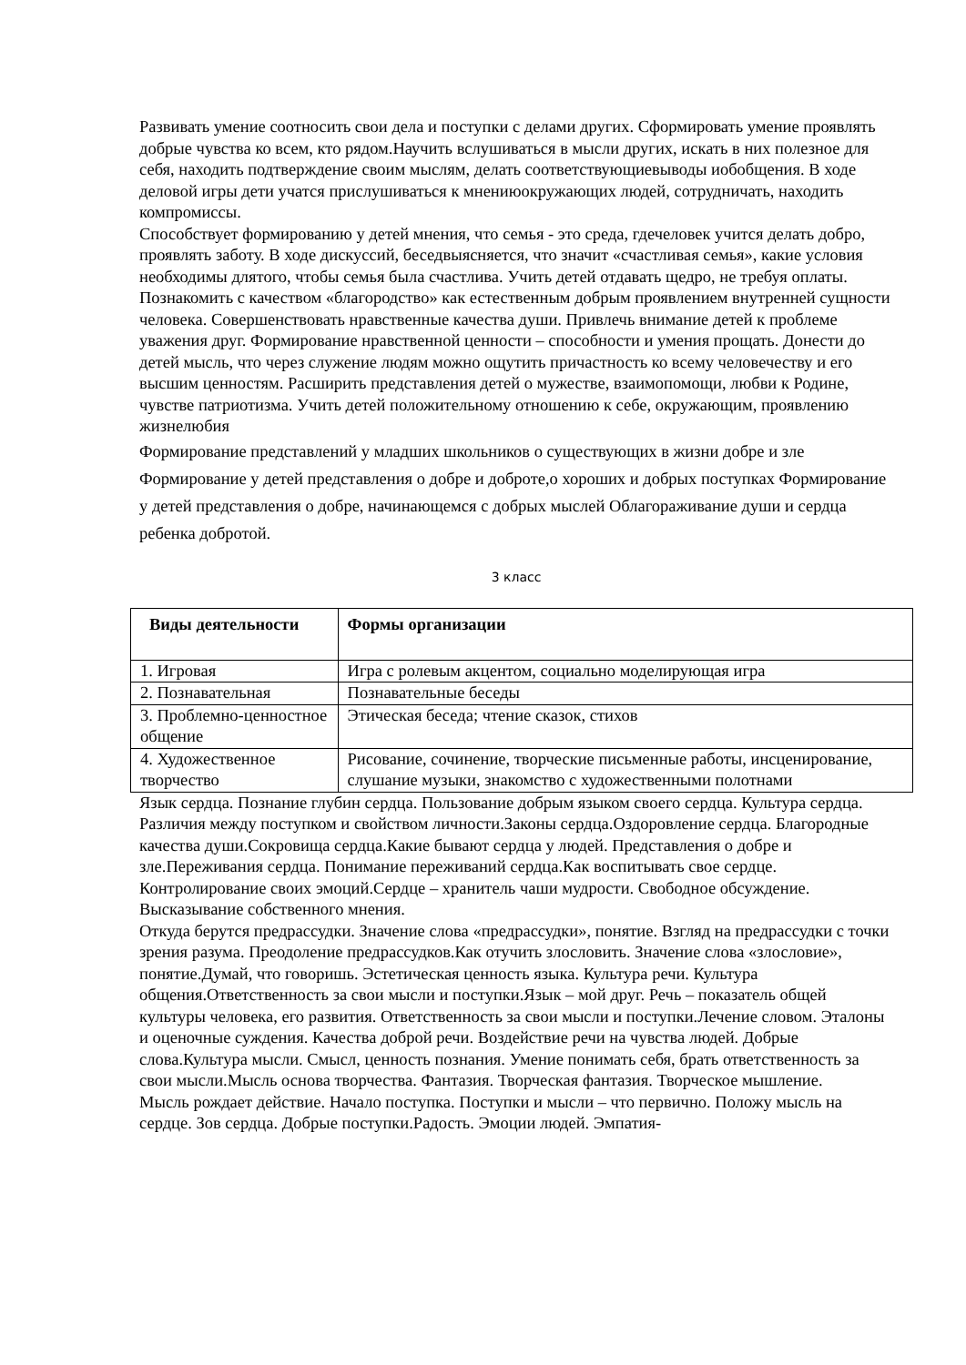Развивать умение соотносить свои дела и поступки с делами других. Сформировать умение проявлять добрые чувства ко всем, кто рядом.Научить вслушиваться в мысли других, искать в них полезное для себя, находить подтверждение своим мыслям, делать соответствующиевыводы иобобщения. В ходе деловой игры дети учатся прислушиваться к мнениюокружающих людей, сотрудничать, находить компромиссы.
Способствует формированию у детей мнения, что семья - это среда, гдечеловек учится делать добро, проявлять заботу. В ходе дискуссий, беседвыясняется, что значит «счастливая семья», какие условия необходимы длятого, чтобы семья была счастлива. Учить детей отдавать щедро, не требуя оплаты. Познакомить с качеством «благородство» как естественным добрым проявлением внутренней сущности человека. Совершенствовать нравственные качества души. Привлечь внимание детей к проблеме уважения друг. Формирование нравственной ценности – способности и умения прощать. Донести до детей мысль, что через служение людям можно ощутить причастность ко всему человечеству и его высшим ценностям. Расширить представления детей о мужестве, взаимопомощи, любви к Родине, чувстве патриотизма. Учить детей положительному отношению к себе, окружающим, проявлению жизнелюбия
Формирование представлений у младших школьников о существующих в жизни добре и зле Формирование у детей представления о добре и доброте,о хороших и добрых поступках Формирование у детей представления о добре, начинающемся с добрых мыслей Облагораживание души и сердца ребенка добротой.
3 класс
| Виды деятельности | Формы организации |
| --- | --- |
| 1. Игровая | Игра с ролевым акцентом, социально моделирующая игра |
| 2. Познавательная | Познавательные беседы |
| 3. Проблемно-ценностное общение | Этическая беседа; чтение сказок, стихов |
| 4. Художественное творчество | Рисование, сочинение, творческие письменные работы, инсценирование, слушание музыки, знакомство с художественными полотнами |
Язык сердца. Познание глубин сердца. Пользование добрым языком своего сердца. Культура сердца. Различия между поступком и свойством личности.Законы сердца.Оздоровление сердца. Благородные качества души.Сокровища сердца.Какие бывают сердца у людей. Представления о добре и зле.Переживания сердца. Понимание переживаний сердца.Как воспитывать свое сердце. Контролирование своих эмоций.Сердце – хранитель чаши мудрости. Свободное обсуждение. Высказывание собственного мнения.
Откуда берутся предрассудки. Значение слова «предрассудки», понятие. Взгляд на предрассудки с точки зрения разума. Преодоление предрассудков.Как отучить злословить. Значение слова «злословие», понятие.Думай, что говоришь. Эстетическая ценность языка. Культура речи. Культура общения.Ответственность за свои мысли и поступки.Язык – мой друг. Речь – показатель общей культуры человека, его развития. Ответственность за свои мысли и поступки.Лечение словом. Эталоны и оценочные суждения. Качества доброй речи. Воздействие речи на чувства людей. Добрые слова.Культура мысли. Смысл, ценность познания. Умение понимать себя, брать ответственность за свои мысли.Мысль основа творчества. Фантазия. Творческая фантазия. Творческое мышление.
Мысль рождает действие. Начало поступка. Поступки и мысли – что первично. Положу мысль на сердце. Зов сердца. Добрые поступки.Радость. Эмоции людей. Эмпатия-